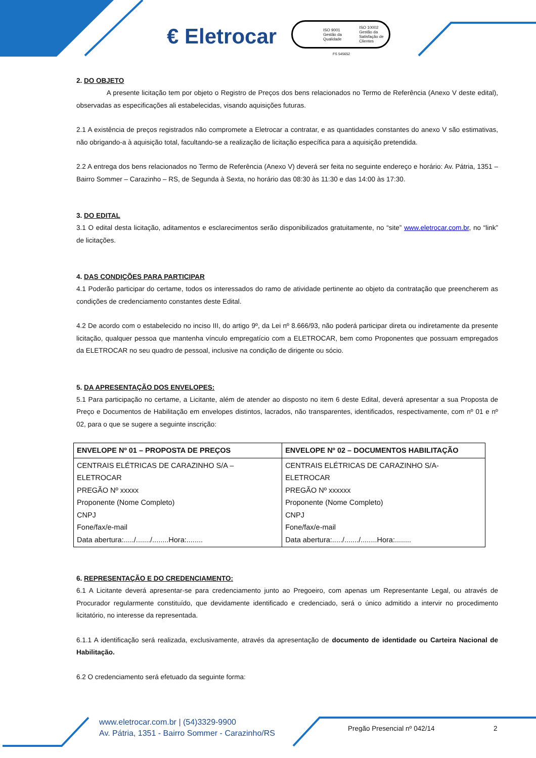€ Eletrocar
ISO 9001 Gestão da Qualidade ISO 10002 Gestão da Satisfação de Clientes
FS 545652
2. DO OBJETO
A presente licitação tem por objeto o Registro de Preços dos bens relacionados no Termo de Referência (Anexo V deste edital), observadas as especificações ali estabelecidas, visando aquisições futuras.
2.1 A existência de preços registrados não compromete a Eletrocar a contratar, e as quantidades constantes do anexo V são estimativas, não obrigando-a à aquisição total, facultando-se a realização de licitação específica para a aquisição pretendida.
2.2 A entrega dos bens relacionados no Termo de Referência (Anexo V) deverá ser feita no seguinte endereço e horário: Av. Pátria, 1351 – Bairro Sommer – Carazinho – RS, de Segunda à Sexta, no horário das 08:30 às 11:30 e das 14:00 às 17:30.
3. DO EDITAL
3.1 O edital desta licitação, aditamentos e esclarecimentos serão disponibilizados gratuitamente, no “site” www.eletrocar.com.br, no “link” de licitações.
4. DAS CONDIÇÕES PARA PARTICIPAR
4.1 Poderão participar do certame, todos os interessados do ramo de atividade pertinente ao objeto da contratação que preencherem as condições de credenciamento constantes deste Edital.
4.2 De acordo com o estabelecido no inciso III, do artigo 9º, da Lei nº 8.666/93, não poderá participar direta ou indiretamente da presente licitação, qualquer pessoa que mantenha vínculo empregatício com a ELETROCAR, bem como Proponentes que possuam empregados da ELETROCAR no seu quadro de pessoal, inclusive na condição de dirigente ou sócio.
5. DA APRESENTAÇÃO DOS ENVELOPES:
5.1 Para participação no certame, a Licitante, além de atender ao disposto no item 6 deste Edital, deverá apresentar a sua Proposta de Preço e Documentos de Habilitação em envelopes distintos, lacrados, não transparentes, identificados, respectivamente, com nº 01 e nº 02, para o que se sugere a seguinte inscrição:
| ENVELOPE Nº 01 – PROPOSTA DE PREÇOS | ENVELOPE Nº 02 – DOCUMENTOS HABILITAÇÃO |
| --- | --- |
| CENTRAIS ELÉTRICAS DE CARAZINHO S/A – ELETROCAR PREGÃO Nº xxxxx Proponente (Nome Completo) CNPJ Fone/fax/e-mail Data abertura:...../......./........Hora:........ | CENTRAIS ELÉTRICAS DE CARAZINHO S/A-ELETROCAR PREGÃO Nº xxxxxx Proponente (Nome Completo) CNPJ Fone/fax/e-mail Data abertura:...../......./........Hora:........ |
6. REPRESENTAÇÃO E DO CREDENCIAMENTO:
6.1 A Licitante deverá apresentar-se para credenciamento junto ao Pregoeiro, com apenas um Representante Legal, ou através de Procurador regularmente constituído, que devidamente identificado e credenciado, será o único admitido a intervir no procedimento licitatório, no interesse da representada.
6.1.1 A identificação será realizada, exclusivamente, através da apresentação de documento de identidade ou Carteira Nacional de Habilitação.
6.2 O credenciamento será efetuado da seguinte forma:
www.eletrocar.com.br | (54)3329-9900
Av. Pátria, 1351 - Bairro Sommer - Carazinho/RS
Pregão Presencial nº 042/14 2